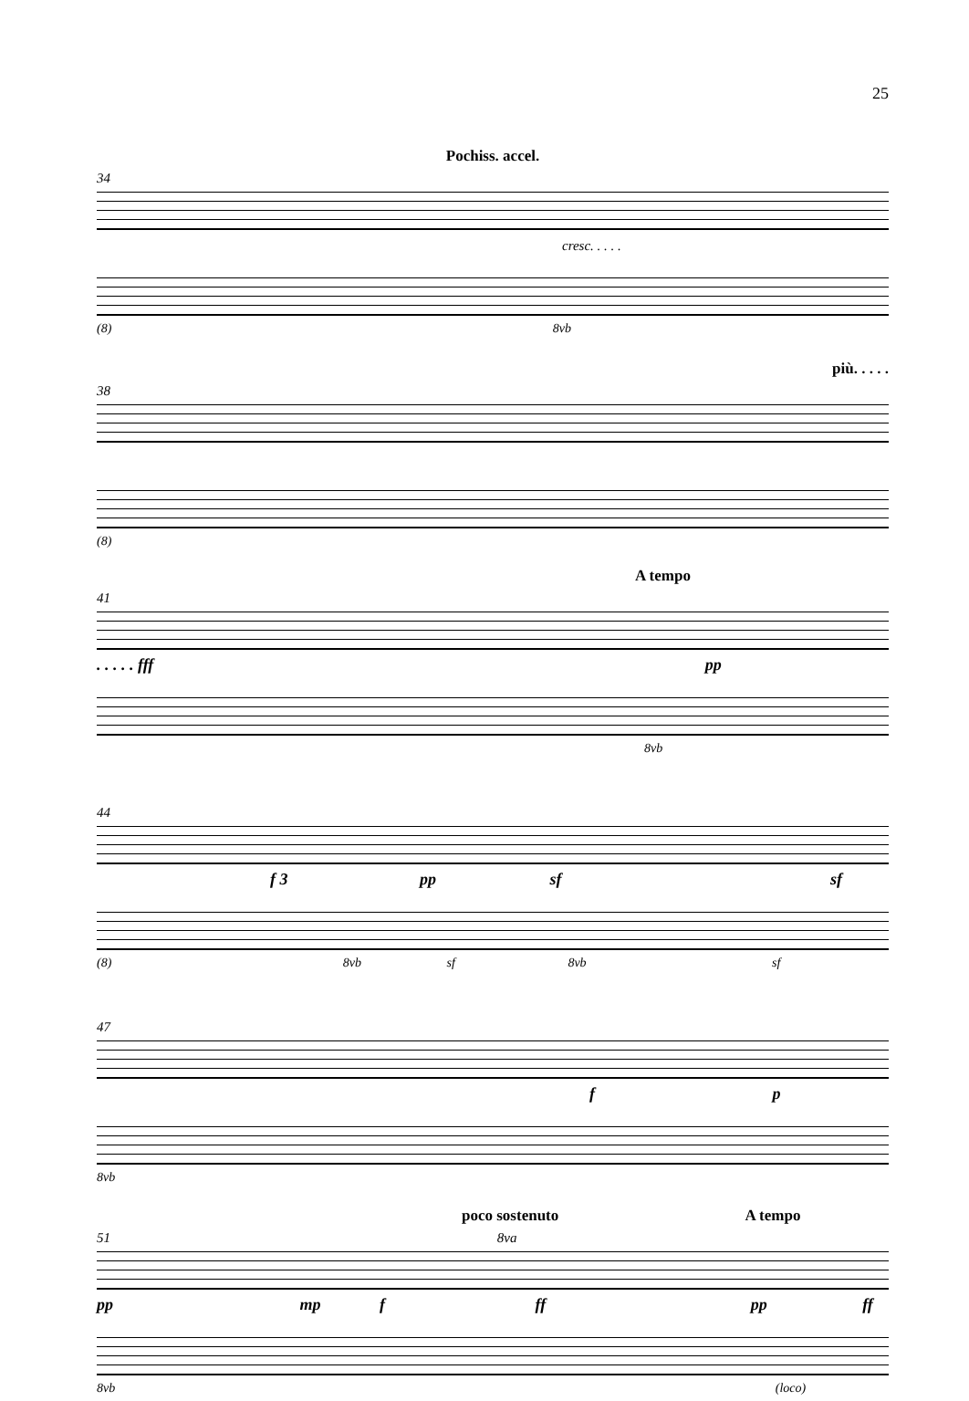25
Pochiss. accel.
34
cresc. . . . .
(8) 8vb
più. . . . .
38
(8)
A tempo
41
. . . . . fff pp
8vb
44
f 3 pp sf sf
(8) 8vb sf 8vb sf
47
f p
8vb
poco sostenuto A tempo
51 8va
pp mp f ff pp ff
8vb (loco)